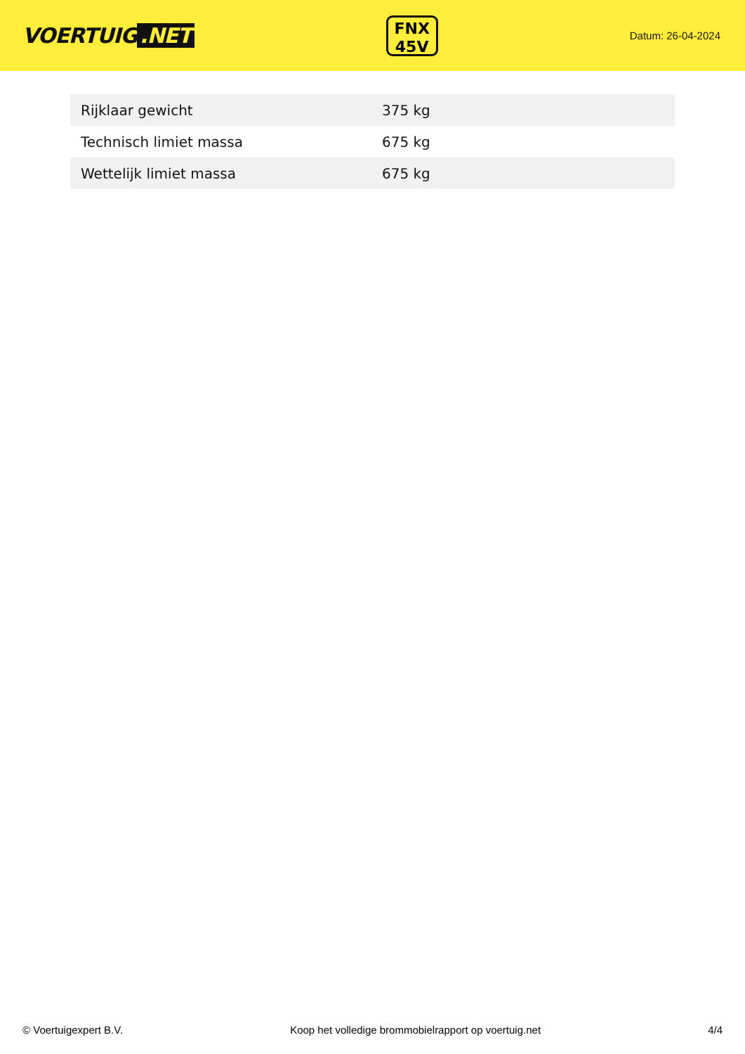VOERTUIG.NET
FNX
45V
Datum: 26-04-2024
| Rijklaar gewicht | 375 kg |
| Technisch limiet massa | 675 kg |
| Wettelijk limiet massa | 675 kg |
© Voertuigexpert B.V. Koop het volledige brommobielrapport op voertuig.net 4/4